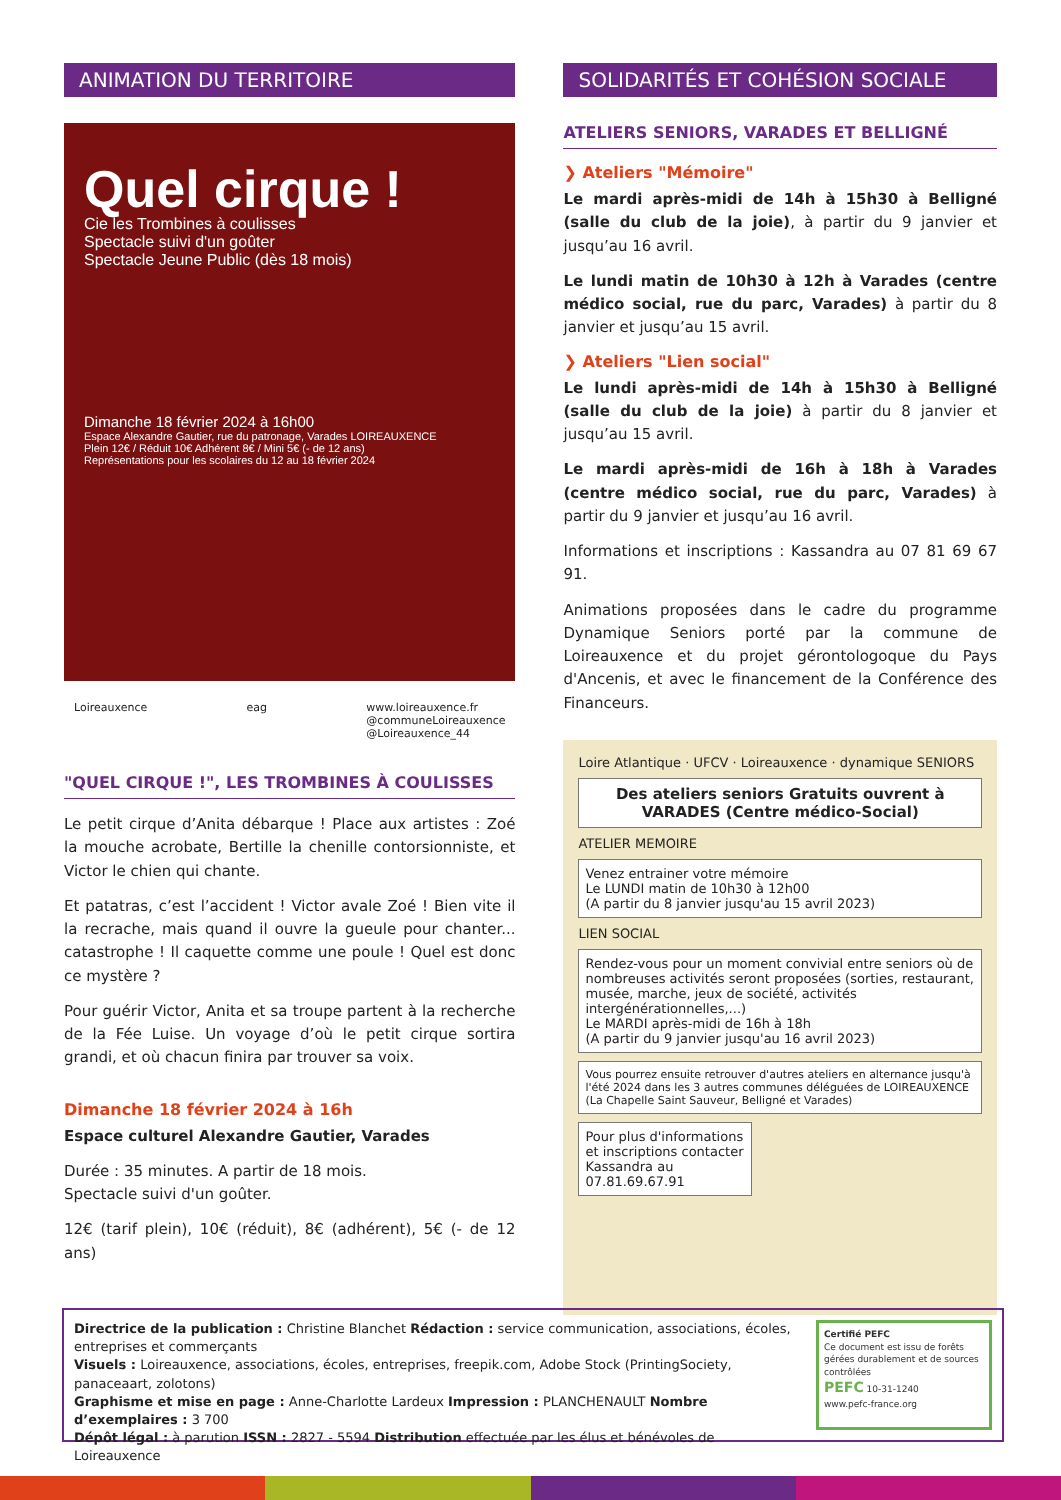ANIMATION DU TERRITOIRE
Quel cirque !
Cie les Trombines à coulisses
Spectacle suivi d'un goûter
Spectacle Jeune Public (dès 18 mois)
Dimanche 18 février 2024 à 16h00
Espace Alexandre Gautier, rue du patronage, Varades LOIREAUXENCE
Plein 12€ / Réduit 10€ Adhérent 8€ / Mini 5€ (- de 12 ans)
Représentations pour les scolaires du 12 au 18 février 2024
Loireauxence eag www.loireauxence.fr
@communeLoireauxence
@Loireauxence_44
"QUEL CIRQUE !", LES TROMBINES À COULISSES
Le petit cirque d’Anita débarque ! Place aux artistes : Zoé la mouche acrobate, Bertille la chenille contorsionniste, et Victor le chien qui chante.
Et patatras, c’est l’accident ! Victor avale Zoé ! Bien vite il la recrache, mais quand il ouvre la gueule pour chanter... catastrophe ! Il caquette comme une poule ! Quel est donc ce mystère ?
Pour guérir Victor, Anita et sa troupe partent à la recherche de la Fée Luise. Un voyage d’où le petit cirque sortira grandi, et où chacun finira par trouver sa voix.
Dimanche 18 février 2024 à 16h
Espace culturel Alexandre Gautier, Varades
Durée : 35 minutes. A partir de 18 mois.
Spectacle suivi d'un goûter.
12€ (tarif plein), 10€ (réduit), 8€ (adhérent), 5€ (- de 12 ans)
SOLIDARITÉS ET COHÉSION SOCIALE
ATELIERS SENIORS, VARADES ET BELLIGNÉ
❯ Ateliers "Mémoire"
Le mardi après-midi de 14h à 15h30 à Belligné (salle du club de la joie), à partir du 9 janvier et jusqu’au 16 avril.
Le lundi matin de 10h30 à 12h à Varades (centre médico social, rue du parc, Varades) à partir du 8 janvier et jusqu’au 15 avril.
❯ Ateliers "Lien social"
Le lundi après-midi de 14h à 15h30 à Belligné (salle du club de la joie) à partir du 8 janvier et jusqu’au 15 avril.
Le mardi après-midi de 16h à 18h à Varades (centre médico social, rue du parc, Varades) à partir du 9 janvier et jusqu’au 16 avril.
Informations et inscriptions : Kassandra au 07 81 69 67 91.
Animations proposées dans le cadre du programme Dynamique Seniors porté par la commune de Loireauxence et du projet gérontologoque du Pays d'Ancenis, et avec le financement de la Conférence des Financeurs.
Loire Atlantique · UFCV · Loireauxence · dynamique SENIORS
Des ateliers seniors Gratuits ouvrent à VARADES (Centre médico-Social)
ATELIER MEMOIRE
Venez entrainer votre mémoire
Le LUNDI matin de 10h30 à 12h00
(A partir du 8 janvier jusqu'au 15 avril 2023)
LIEN SOCIAL
Rendez-vous pour un moment convivial entre seniors où de nombreuses activités seront proposées (sorties, restaurant, musée, marche, jeux de société, activités intergénérationnelles,...)
Le MARDI après-midi de 16h à 18h
(A partir du 9 janvier jusqu'au 16 avril 2023)
Vous pourrez ensuite retrouver d'autres ateliers en alternance jusqu'à l'été 2024 dans les 3 autres communes déléguées de LOIREAUXENCE (La Chapelle Saint Sauveur, Belligné et Varades)
Pour plus d'informations et inscriptions contacter Kassandra au 07.81.69.67.91
Directrice de la publication : Christine Blanchet Rédaction : service communication, associations, écoles, entreprises et commerçants
Visuels : Loireauxence, associations, écoles, entreprises, freepik.com, Adobe Stock (PrintingSociety, panaceaart, zolotons)
Graphisme et mise en page : Anne-Charlotte Lardeux Impression : PLANCHENAULT Nombre d’exemplaires : 3 700
Dépôt légal : à parution ISSN : 2827 - 5594 Distribution effectuée par les élus et bénévoles de Loireauxence
Certifié PEFC
Ce document est issu de forêts gérées durablement et de sources contrôlées
PEFC 10-31-1240
www.pefc-france.org